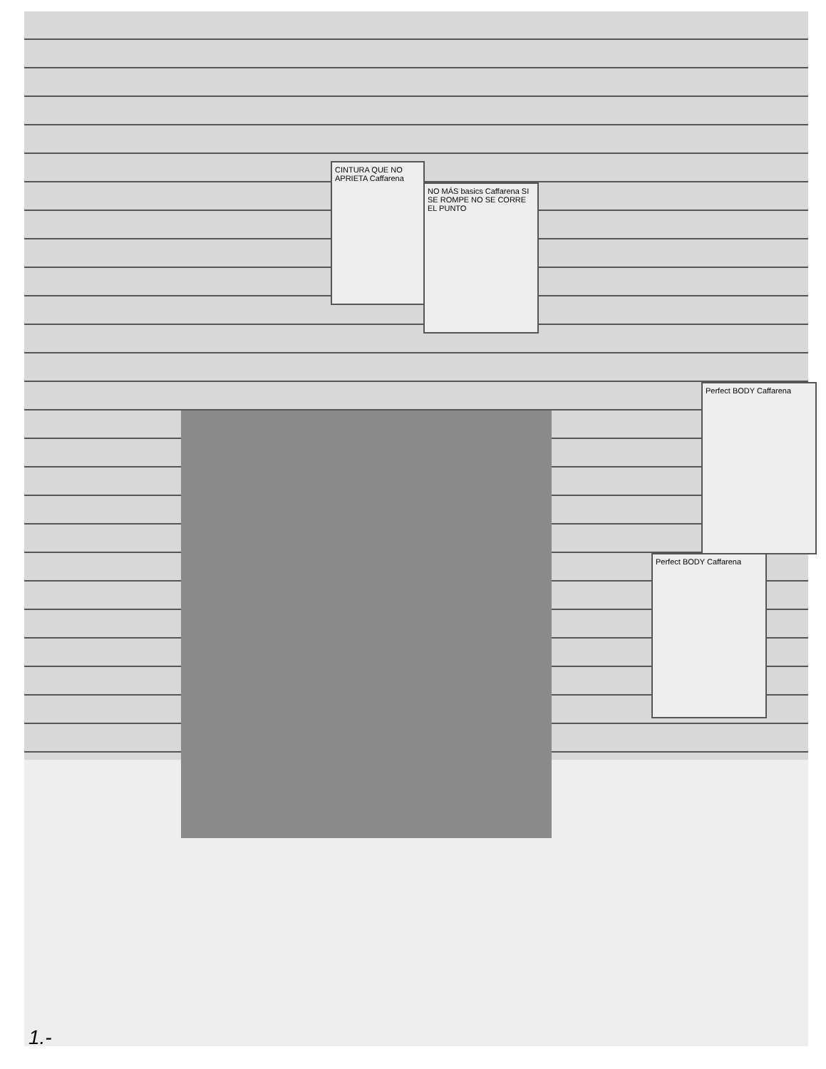NO MÁS basics Caffarena SI SE ROMPE NO SE CORRE EL PUNTO
CINTURA QUE NO APRIETA Caffarena
Perfect BODY Caffarena
Perfect BODY Caffarena
1.-